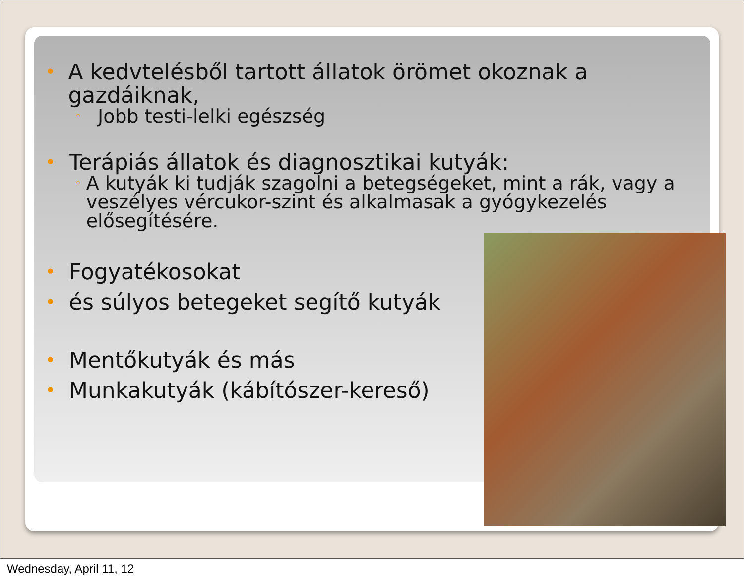• A kedvtelésből tartott állatok örömet okoznak a gazdáiknak,
◦ Jobb testi-lelki egészség
• Terápiás állatok és diagnosztikai kutyák:
◦ A kutyák ki tudják szagolni a betegségeket, mint a rák, vagy a veszélyes vércukor-szint és alkalmasak a gyógykezelés elősegítésére.
• Fogyatékosokat
• és súlyos betegeket segítő kutyák
• Mentőkutyák és más
• Munkakutyák (kábítószer-kereső)
Wednesday, April 11, 12